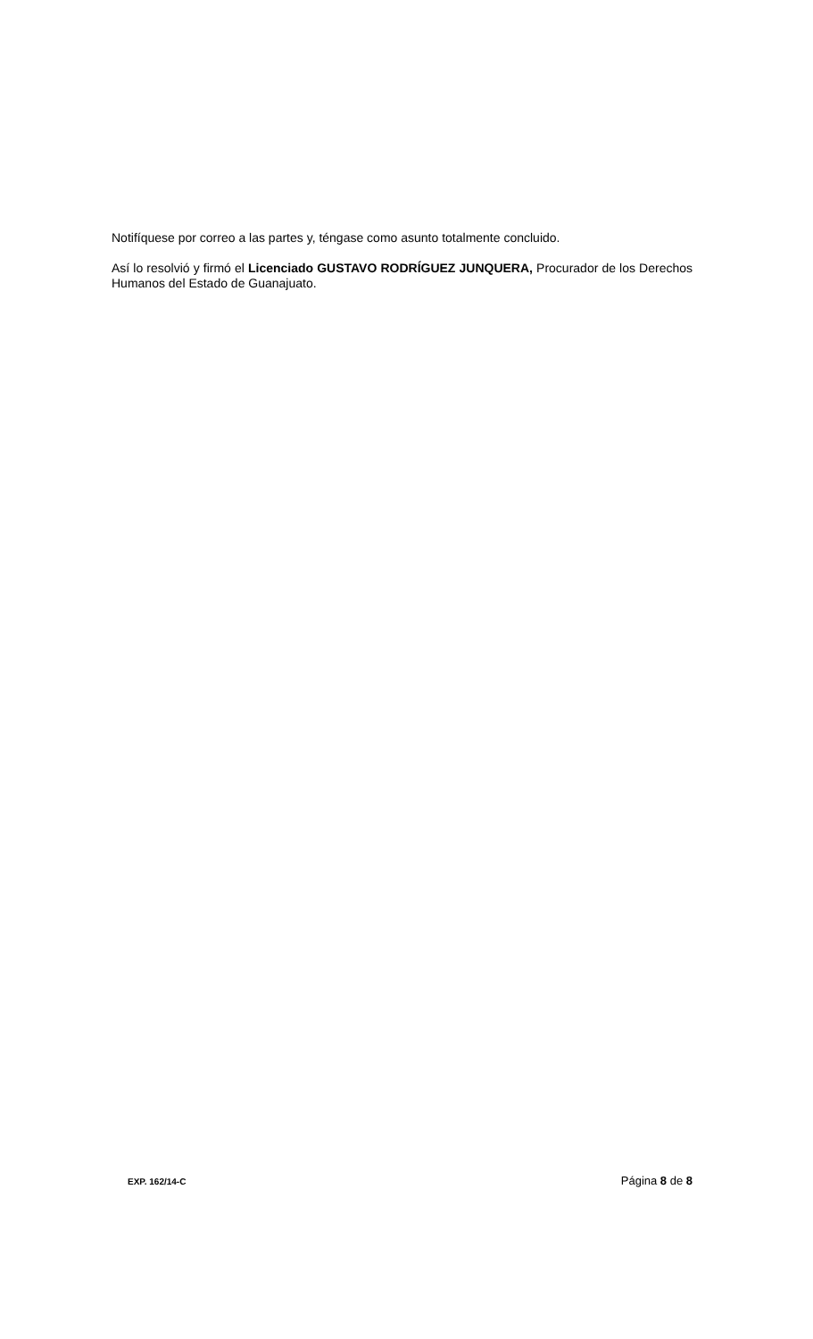Notifíquese por correo a las partes y, téngase como asunto totalmente concluido.
Así lo resolvió y firmó el Licenciado GUSTAVO RODRÍGUEZ JUNQUERA, Procurador de los Derechos Humanos del Estado de Guanajuato.
EXP. 162/14-C Página 8 de 8